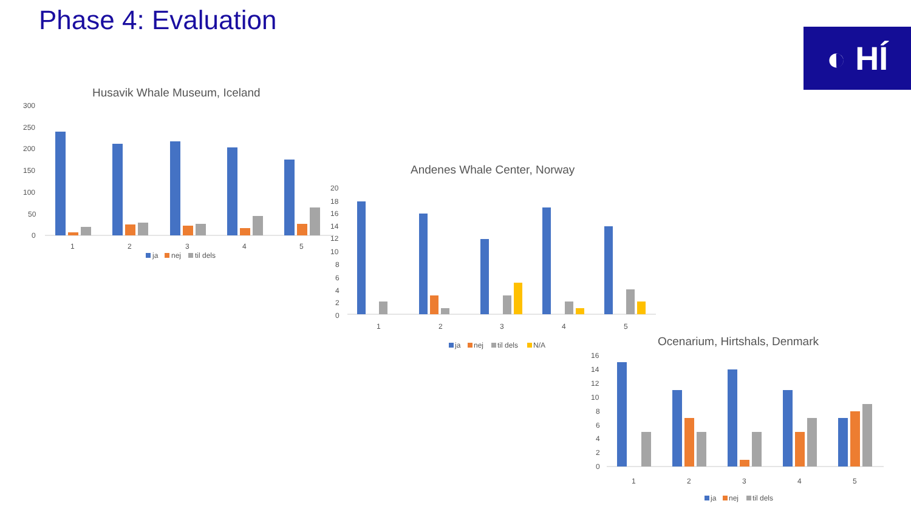Phase 4: Evaluation
◐ HÍ
Husavik Whale Museum, Iceland
300
250
200
150
100
50
0
1
2
3
4
5
ja
nej
til dels
Andenes Whale Center, Norway
20
18
16
14
12
10
8
6
4
2
0
1
2
3
4
5
ja
nej
til dels
N/A
Ocenarium, Hirtshals, Denmark
16
14
12
10
8
6
4
2
0
1
2
3
4
5
ja
nej
til dels